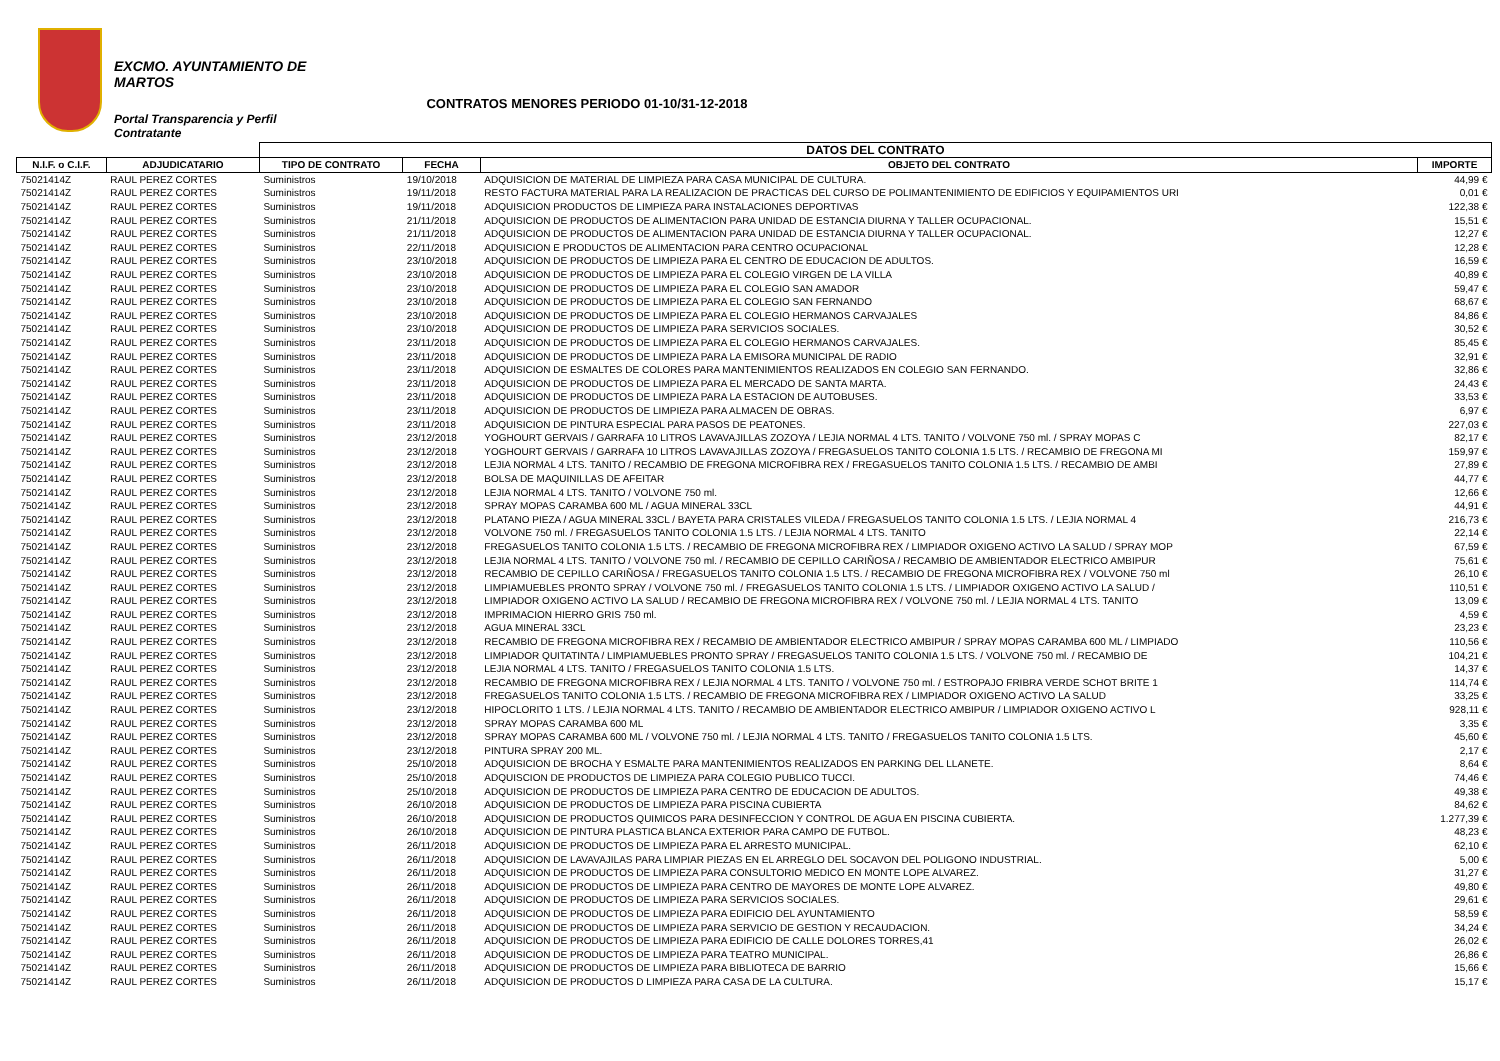EXCMO. AYUNTAMIENTO DE
MARTOS
Portal Transparencia y Perfil
Contratante
CONTRATOS MENORES PERIODO 01-10/31-12-2018
| | | DATOS DEL CONTRATO | | | |
| --- | --- | --- | --- | --- | --- |
| N.I.F. o C.I.F. | ADJUDICATARIO | TIPO DE CONTRATO | FECHA | OBJETO DEL CONTRATO | IMPORTE |
| 75021414Z | RAUL PEREZ CORTES | Suministros | 19/10/2018 | ADQUISICION DE MATERIAL DE LIMPIEZA PARA CASA MUNICIPAL DE CULTURA. | 44,99 € |
| 75021414Z | RAUL PEREZ CORTES | Suministros | 19/11/2018 | RESTO FACTURA MATERIAL PARA LA REALIZACION DE PRACTICAS DEL CURSO DE POLIMANTENIMIENTO DE EDIFICIOS Y EQUIPAMIENTOS URI | 0,01 € |
| 75021414Z | RAUL PEREZ CORTES | Suministros | 19/11/2018 | ADQUISICION PRODUCTOS DE LIMPIEZA PARA INSTALACIONES DEPORTIVAS | 122,38 € |
| 75021414Z | RAUL PEREZ CORTES | Suministros | 21/11/2018 | ADQUISICION DE PRODUCTOS DE ALIMENTACION PARA UNIDAD DE ESTANCIA DIURNA Y TALLER OCUPACIONAL. | 15,51 € |
| 75021414Z | RAUL PEREZ CORTES | Suministros | 21/11/2018 | ADQUISICION DE PRODUCTOS DE ALIMENTACION PARA UNIDAD DE ESTANCIA DIURNA Y TALLER OCUPACIONAL. | 12,27 € |
| 75021414Z | RAUL PEREZ CORTES | Suministros | 22/11/2018 | ADQUISICION E PRODUCTOS DE ALIMENTACION PARA CENTRO OCUPACIONAL | 12,28 € |
| 75021414Z | RAUL PEREZ CORTES | Suministros | 23/10/2018 | ADQUISICION DE PRODUCTOS DE LIMPIEZA PARA EL CENTRO DE EDUCACION DE ADULTOS. | 16,59 € |
| 75021414Z | RAUL PEREZ CORTES | Suministros | 23/10/2018 | ADQUISICION DE PRODUCTOS DE LIMPIEZA PARA EL COLEGIO VIRGEN DE LA VILLA | 40,89 € |
| 75021414Z | RAUL PEREZ CORTES | Suministros | 23/10/2018 | ADQUISICION DE PRODUCTOS DE LIMPIEZA PARA EL COLEGIO SAN AMADOR | 59,47 € |
| 75021414Z | RAUL PEREZ CORTES | Suministros | 23/10/2018 | ADQUISICION DE PRODUCTOS DE LIMPIEZA PARA EL COLEGIO SAN FERNANDO | 68,67 € |
| 75021414Z | RAUL PEREZ CORTES | Suministros | 23/10/2018 | ADQUISICION DE PRODUCTOS DE LIMPIEZA PARA EL COLEGIO HERMANOS CARVAJALES | 84,86 € |
| 75021414Z | RAUL PEREZ CORTES | Suministros | 23/10/2018 | ADQUISICION DE PRODUCTOS DE LIMPIEZA PARA SERVICIOS SOCIALES. | 30,52 € |
| 75021414Z | RAUL PEREZ CORTES | Suministros | 23/11/2018 | ADQUISICION DE PRODUCTOS DE LIMPIEZA PARA EL COLEGIO HERMANOS CARVAJALES. | 85,45 € |
| 75021414Z | RAUL PEREZ CORTES | Suministros | 23/11/2018 | ADQUISICION DE PRODUCTOS DE LIMPIEZA PARA LA EMISORA MUNICIPAL DE RADIO | 32,91 € |
| 75021414Z | RAUL PEREZ CORTES | Suministros | 23/11/2018 | ADQUISICION DE ESMALTES DE COLORES PARA MANTENIMIENTOS REALIZADOS EN COLEGIO SAN FERNANDO. | 32,86 € |
| 75021414Z | RAUL PEREZ CORTES | Suministros | 23/11/2018 | ADQUISICION DE PRODUCTOS DE LIMPIEZA PARA EL MERCADO DE SANTA MARTA. | 24,43 € |
| 75021414Z | RAUL PEREZ CORTES | Suministros | 23/11/2018 | ADQUISICION DE PRODUCTOS DE LIMPIEZA PARA LA ESTACION DE AUTOBUSES. | 33,53 € |
| 75021414Z | RAUL PEREZ CORTES | Suministros | 23/11/2018 | ADQUISICION DE PRODUCTOS DE LIMPIEZA PARA ALMACEN DE OBRAS. | 6,97 € |
| 75021414Z | RAUL PEREZ CORTES | Suministros | 23/11/2018 | ADQUISICION DE PINTURA ESPECIAL PARA PASOS DE PEATONES. | 227,03 € |
| 75021414Z | RAUL PEREZ CORTES | Suministros | 23/12/2018 | YOGHOURT GERVAIS / GARRAFA 10 LITROS LAVAVAJILLAS ZOZOYA / LEJIA NORMAL 4 LTS. TANITO / VOLVONE 750 ml. / SPRAY MOPAS C | 82,17 € |
| 75021414Z | RAUL PEREZ CORTES | Suministros | 23/12/2018 | YOGHOURT GERVAIS / GARRAFA 10 LITROS LAVAVAJILLAS ZOZOYA / FREGASUELOS TANITO COLONIA 1.5 LTS. / RECAMBIO DE FREGONA MI | 159,97 € |
| 75021414Z | RAUL PEREZ CORTES | Suministros | 23/12/2018 | LEJIA NORMAL 4 LTS. TANITO / RECAMBIO DE FREGONA MICROFIBRA REX / FREGASUELOS TANITO COLONIA 1.5 LTS. / RECAMBIO DE AMBI | 27,89 € |
| 75021414Z | RAUL PEREZ CORTES | Suministros | 23/12/2018 | BOLSA DE MAQUINILLAS DE AFEITAR | 44,77 € |
| 75021414Z | RAUL PEREZ CORTES | Suministros | 23/12/2018 | LEJIA NORMAL 4 LTS. TANITO / VOLVONE 750 ml. | 12,66 € |
| 75021414Z | RAUL PEREZ CORTES | Suministros | 23/12/2018 | SPRAY MOPAS CARAMBA 600 ML / AGUA MINERAL 33CL | 44,91 € |
| 75021414Z | RAUL PEREZ CORTES | Suministros | 23/12/2018 | PLATANO PIEZA / AGUA MINERAL 33CL / BAYETA PARA CRISTALES VILEDA / FREGASUELOS TANITO COLONIA 1.5 LTS. / LEJIA NORMAL 4 | 216,73 € |
| 75021414Z | RAUL PEREZ CORTES | Suministros | 23/12/2018 | VOLVONE 750 ml. / FREGASUELOS TANITO COLONIA 1.5 LTS. / LEJIA NORMAL 4 LTS. TANITO | 22,14 € |
| 75021414Z | RAUL PEREZ CORTES | Suministros | 23/12/2018 | FREGASUELOS TANITO COLONIA 1.5 LTS. / RECAMBIO DE FREGONA MICROFIBRA REX / LIMPIADOR OXIGENO ACTIVO LA SALUD / SPRAY MOP | 67,59 € |
| 75021414Z | RAUL PEREZ CORTES | Suministros | 23/12/2018 | LEJIA NORMAL 4 LTS. TANITO / VOLVONE 750 ml. / RECAMBIO DE CEPILLO CARIÑOSA / RECAMBIO DE AMBIENTADOR ELECTRICO AMBIPUR | 75,61 € |
| 75021414Z | RAUL PEREZ CORTES | Suministros | 23/12/2018 | RECAMBIO DE CEPILLO CARIÑOSA / FREGASUELOS TANITO COLONIA 1.5 LTS. / RECAMBIO DE FREGONA MICROFIBRA REX / VOLVONE 750 ml | 26,10 € |
| 75021414Z | RAUL PEREZ CORTES | Suministros | 23/12/2018 | LIMPIAMUEBLES PRONTO SPRAY / VOLVONE 750 ml. / FREGASUELOS TANITO COLONIA 1.5 LTS. / LIMPIADOR OXIGENO ACTIVO LA SALUD / | 110,51 € |
| 75021414Z | RAUL PEREZ CORTES | Suministros | 23/12/2018 | LIMPIADOR OXIGENO ACTIVO LA SALUD / RECAMBIO DE FREGONA MICROFIBRA REX / VOLVONE 750 ml. / LEJIA NORMAL 4 LTS. TANITO | 13,09 € |
| 75021414Z | RAUL PEREZ CORTES | Suministros | 23/12/2018 | IMPRIMACION HIERRO GRIS 750 ml. | 4,59 € |
| 75021414Z | RAUL PEREZ CORTES | Suministros | 23/12/2018 | AGUA MINERAL 33CL | 23,23 € |
| 75021414Z | RAUL PEREZ CORTES | Suministros | 23/12/2018 | RECAMBIO DE FREGONA MICROFIBRA REX / RECAMBIO DE AMBIENTADOR ELECTRICO AMBIPUR / SPRAY MOPAS CARAMBA 600 ML / LIMPIADO | 110,56 € |
| 75021414Z | RAUL PEREZ CORTES | Suministros | 23/12/2018 | LIMPIADOR QUITATINTA / LIMPIAMUEBLES PRONTO SPRAY / FREGASUELOS TANITO COLONIA 1.5 LTS. / VOLVONE 750 ml. / RECAMBIO DE | 104,21 € |
| 75021414Z | RAUL PEREZ CORTES | Suministros | 23/12/2018 | LEJIA NORMAL 4 LTS. TANITO / FREGASUELOS TANITO COLONIA 1.5 LTS. | 14,37 € |
| 75021414Z | RAUL PEREZ CORTES | Suministros | 23/12/2018 | RECAMBIO DE FREGONA MICROFIBRA REX / LEJIA NORMAL 4 LTS. TANITO / VOLVONE 750 ml. / ESTROPAJO FRIBRA VERDE SCHOT BRITE 1 | 114,74 € |
| 75021414Z | RAUL PEREZ CORTES | Suministros | 23/12/2018 | FREGASUELOS TANITO COLONIA 1.5 LTS. / RECAMBIO DE FREGONA MICROFIBRA REX / LIMPIADOR OXIGENO ACTIVO LA SALUD | 33,25 € |
| 75021414Z | RAUL PEREZ CORTES | Suministros | 23/12/2018 | HIPOCLORITO 1 LTS. / LEJIA NORMAL 4 LTS. TANITO / RECAMBIO DE AMBIENTADOR ELECTRICO AMBIPUR / LIMPIADOR OXIGENO ACTIVO L | 928,11 € |
| 75021414Z | RAUL PEREZ CORTES | Suministros | 23/12/2018 | SPRAY MOPAS CARAMBA 600 ML | 3,35 € |
| 75021414Z | RAUL PEREZ CORTES | Suministros | 23/12/2018 | SPRAY MOPAS CARAMBA 600 ML / VOLVONE 750 ml. / LEJIA NORMAL 4 LTS. TANITO / FREGASUELOS TANITO COLONIA 1.5 LTS. | 45,60 € |
| 75021414Z | RAUL PEREZ CORTES | Suministros | 23/12/2018 | PINTURA SPRAY 200 ML. | 2,17 € |
| 75021414Z | RAUL PEREZ CORTES | Suministros | 25/10/2018 | ADQUISICION DE BROCHA Y ESMALTE PARA MANTENIMIENTOS REALIZADOS EN PARKING DEL LLANETE. | 8,64 € |
| 75021414Z | RAUL PEREZ CORTES | Suministros | 25/10/2018 | ADQUISCION DE PRODUCTOS DE LIMPIEZA PARA COLEGIO PUBLICO TUCCI. | 74,46 € |
| 75021414Z | RAUL PEREZ CORTES | Suministros | 25/10/2018 | ADQUISICION DE PRODUCTOS DE LIMPIEZA PARA CENTRO DE EDUCACION DE ADULTOS. | 49,38 € |
| 75021414Z | RAUL PEREZ CORTES | Suministros | 26/10/2018 | ADQUISICION DE PRODUCTOS DE LIMPIEZA PARA PISCINA CUBIERTA | 84,62 € |
| 75021414Z | RAUL PEREZ CORTES | Suministros | 26/10/2018 | ADQUISICION DE PRODUCTOS QUIMICOS PARA DESINFECCION Y CONTROL DE AGUA EN PISCINA CUBIERTA. | 1.277,39 € |
| 75021414Z | RAUL PEREZ CORTES | Suministros | 26/10/2018 | ADQUISICION DE PINTURA PLASTICA BLANCA EXTERIOR PARA CAMPO DE FUTBOL. | 48,23 € |
| 75021414Z | RAUL PEREZ CORTES | Suministros | 26/11/2018 | ADQUISICION DE PRODUCTOS DE LIMPIEZA PARA EL ARRESTO MUNICIPAL. | 62,10 € |
| 75021414Z | RAUL PEREZ CORTES | Suministros | 26/11/2018 | ADQUISICION DE LAVAVAJILAS PARA LIMPIAR PIEZAS EN EL ARREGLO DEL SOCAVON DEL POLIGONO INDUSTRIAL. | 5,00 € |
| 75021414Z | RAUL PEREZ CORTES | Suministros | 26/11/2018 | ADQUISICION DE PRODUCTOS DE LIMPIEZA PARA CONSULTORIO MEDICO EN MONTE LOPE ALVAREZ. | 31,27 € |
| 75021414Z | RAUL PEREZ CORTES | Suministros | 26/11/2018 | ADQUISICION DE PRODUCTOS DE LIMPIEZA PARA CENTRO DE MAYORES DE MONTE LOPE ALVAREZ. | 49,80 € |
| 75021414Z | RAUL PEREZ CORTES | Suministros | 26/11/2018 | ADQUISICION DE PRODUCTOS DE LIMPIEZA PARA SERVICIOS SOCIALES. | 29,61 € |
| 75021414Z | RAUL PEREZ CORTES | Suministros | 26/11/2018 | ADQUISICION DE PRODUCTOS DE LIMPIEZA PARA EDIFICIO DEL AYUNTAMIENTO | 58,59 € |
| 75021414Z | RAUL PEREZ CORTES | Suministros | 26/11/2018 | ADQUISICION DE PRODUCTOS DE LIMPIEZA PARA SERVICIO DE GESTION Y RECAUDACION. | 34,24 € |
| 75021414Z | RAUL PEREZ CORTES | Suministros | 26/11/2018 | ADQUISICION DE PRODUCTOS DE LIMPIEZA PARA EDIFICIO DE CALLE DOLORES TORRES,41 | 26,02 € |
| 75021414Z | RAUL PEREZ CORTES | Suministros | 26/11/2018 | ADQUISICION DE PRODUCTOS DE LIMPIEZA PARA TEATRO MUNICIPAL. | 26,86 € |
| 75021414Z | RAUL PEREZ CORTES | Suministros | 26/11/2018 | ADQUISICION DE PRODUCTOS DE LIMPIEZA PARA BIBLIOTECA DE BARRIO | 15,66 € |
| 75021414Z | RAUL PEREZ CORTES | Suministros | 26/11/2018 | ADQUISICION DE PRODUCTOS D LIMPIEZA PARA CASA DE LA CULTURA. | 15,17 € |